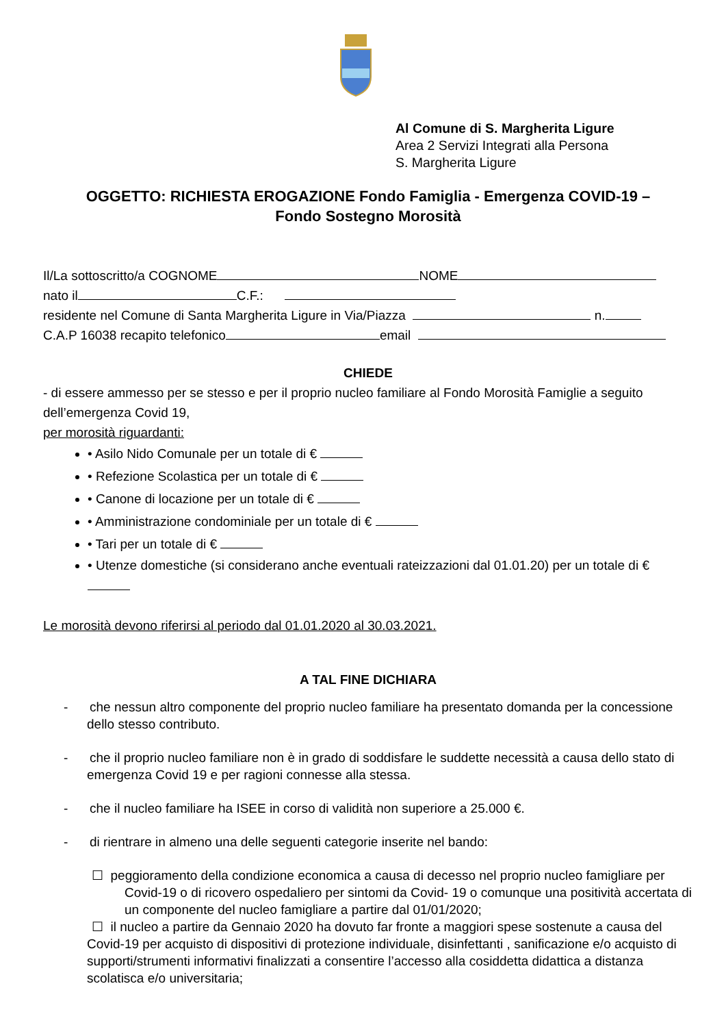Al Comune di S. Margherita Ligure
Area 2 Servizi Integrati alla Persona
S. Margherita Ligure
OGGETTO: RICHIESTA EROGAZIONE Fondo Famiglia - Emergenza COVID-19 –
Fondo Sostegno Morosità
Il/La sottoscritto/a COGNOME NOME
nato il C.F.:
residente nel Comune di Santa Margherita Ligure in Via/Piazza n.
C.A.P 16038 recapito telefonico email
CHIEDE
- di essere ammesso per se stesso e per il proprio nucleo familiare al Fondo Morosità Famiglie a seguito dell’emergenza Covid 19,
per morosità riguardanti:
• Asilo Nido Comunale per un totale di €
• Refezione Scolastica per un totale di €
• Canone di locazione per un totale di €
• Amministrazione condominiale per un totale di €
• Tari per un totale di €
• Utenze domestiche (si considerano anche eventuali rateizzazioni dal 01.01.20) per un totale di €
Le morosità devono riferirsi al periodo dal 01.01.2020 al 30.03.2021.
A TAL FINE DICHIARA
- che nessun altro componente del proprio nucleo familiare ha presentato domanda per la concessione dello stesso contributo.
- che il proprio nucleo familiare non è in grado di soddisfare le suddette necessità a causa dello stato di emergenza Covid 19 e per ragioni connesse alla stessa.
- che il nucleo familiare ha ISEE in corso di validità non superiore a 25.000 €.
- di rientrare in almeno una delle seguenti categorie inserite nel bando:
☐ peggioramento della condizione economica a causa di decesso nel proprio nucleo famigliare per Covid-19 o di ricovero ospedaliero per sintomi da Covid- 19 o comunque una positività accertata di un componente del nucleo famigliare a partire dal 01/01/2020;
☐ il nucleo a partire da Gennaio 2020 ha dovuto far fronte a maggiori spese sostenute a causa del Covid-19 per acquisto di dispositivi di protezione individuale, disinfettanti , sanificazione e/o acquisto di supporti/strumenti informativi finalizzati a consentire l’accesso alla cosiddetta didattica a distanza scolatisca e/o universitaria;